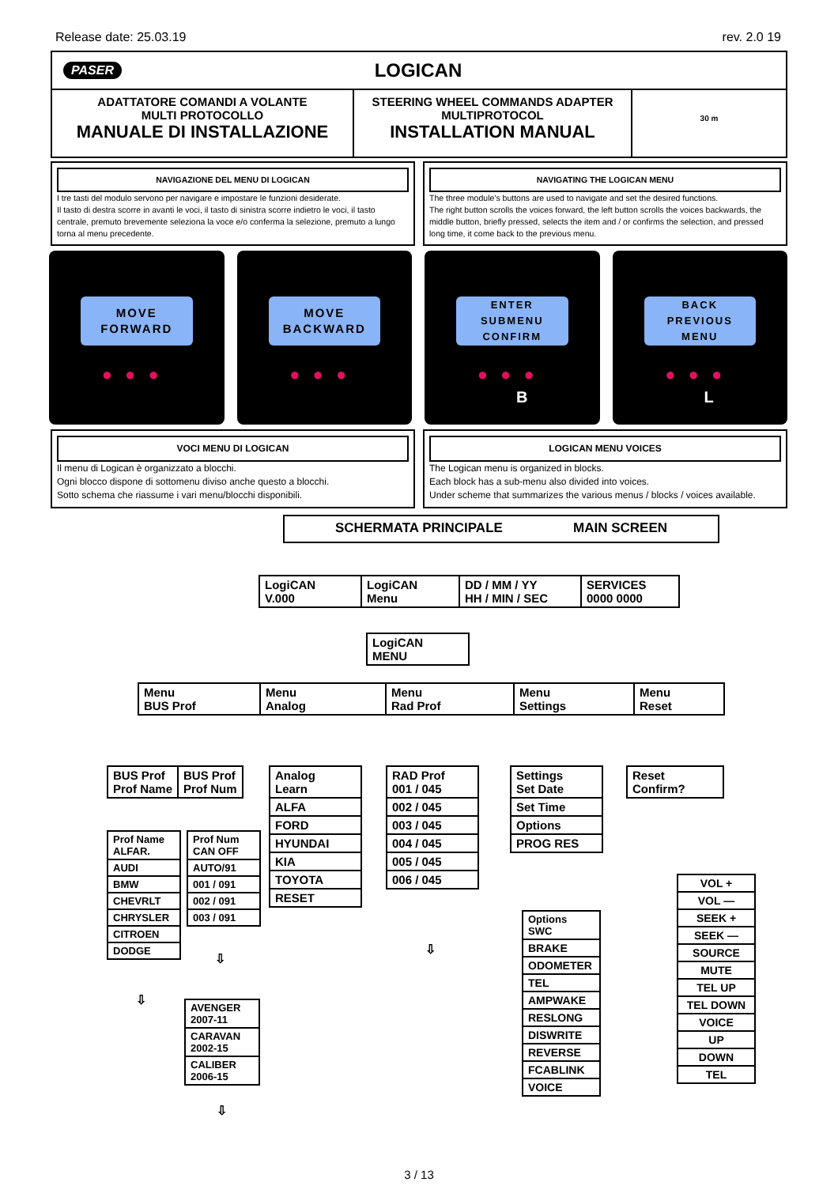Release date: 25.03.19 rev. 2.0 19
PASER LOGICAN
ADATTATORE COMANDI A VOLANTE
MULTI PROTOCOLLO
MANUALE DI INSTALLAZIONE
STEERING WHEEL COMMANDS ADAPTER
MULTIPROTOCOL
INSTALLATION MANUAL
30 m
NAVIGAZIONE DEL MENU DI LOGICAN
I tre tasti del modulo servono per navigare e impostare le funzioni desiderate.
Il tasto di destra scorre in avanti le voci, il tasto di sinistra scorre indietro le voci, il tasto centrale, premuto brevemente seleziona la voce e/o conferma la selezione, premuto a lungo torna al menu precedente.
NAVIGATING THE LOGICAN MENU
The three module’s buttons are used to navigate and set the desired functions.
The right button scrolls the voices forward, the left button scrolls the voices backwards, the middle button, briefly pressed, selects the item and / or confirms the selection, and pressed long time, it come back to the previous menu.
MOVE
FORWARD
●●●
MOVE
BACKWARD
●●●
ENTER
SUBMENU
CONFIRM
●●●
B
BACK
PREVIOUS
MENU
●●●
L
VOCI MENU DI LOGICAN
Il menu di Logican è organizzato a blocchi.
Ogni blocco dispone di sottomenu diviso anche questo a blocchi.
Sotto schema che riassume i vari menu/blocchi disponibili.
LOGICAN MENU VOICES
The Logican menu is organized in blocks.
Each block has a sub-menu also divided into voices.
Under scheme that summarizes the various menus / blocks / voices available.
SCHERMATA PRINCIPALE MAIN SCREEN
| LogiCAN V.000 | LogiCAN Menu | DD / MM / YY HH / MIN / SEC | SERVICES 0000 0000 |
| LogiCAN MENU |
| Menu BUS Prof | Menu Analog | Menu Rad Prof | Menu Settings | Menu Reset |
| BUS Prof Prof Name | BUS Prof Prof Num |
| Prof Name ALFAR. |
| AUDI |
| BMW |
| CHEVRLT |
| CHRYSLER |
| CITROEN |
| DODGE |
⇩
| Prof Num CAN OFF |
| AUTO/91 |
| 001 / 091 |
| 002 / 091 |
| 003 / 091 |
⇩
| AVENGER 2007-11 |
| CARAVAN 2002-15 |
| CALIBER 2006-15 |
⇩
| Analog Learn |
| ALFA |
| FORD |
| HYUNDAI |
| KIA |
| TOYOTA |
| RESET |
| RAD Prof 001 / 045 |
| 002 / 045 |
| 003 / 045 |
| 004 / 045 |
| 005 / 045 |
| 006 / 045 |
⇩
| Settings Set Date |
| Set Time |
| Options |
| PROG RES |
| Reset Confirm? |
| Options SWC |
| BRAKE |
| ODOMETER |
| TEL |
| AMPWAKE |
| RESLONG |
| DISWRITE |
| REVERSE |
| FCABLINK |
| VOICE |
| VOL + |
| VOL — |
| SEEK + |
| SEEK — |
| SOURCE |
| MUTE |
| TEL UP |
| TEL DOWN |
| VOICE |
| UP |
| DOWN |
| TEL |
3 / 13